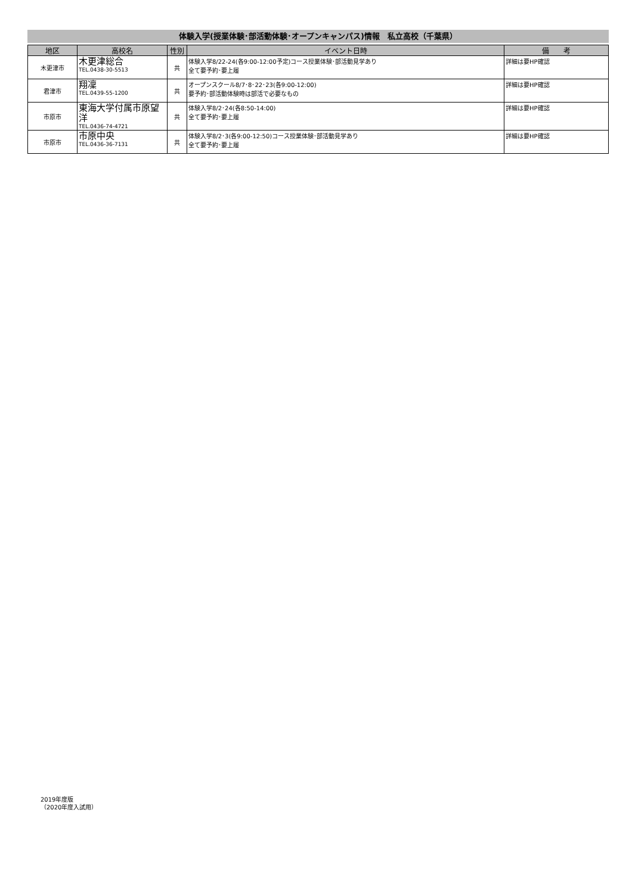体験入学(授業体験･部活動体験･オープンキャンパス)情報　私立高校（千葉県）
| 地区 | 高校名 | 性別 | イベント日時 | 備 考 |
| --- | --- | --- | --- | --- |
| 木更津市 | 木更津総合 TEL.0438-30-5513 | 共 | 体験入学8/22-24(各9:00-12:00予定)コース授業体験･部活動見学あり 全て要予約･要上履 | 詳細は要HP確認 |
| 君津市 | 翔凜 TEL.0439-55-1200 | 共 | オープンスクール8/7･8･22･23(各9:00-12:00) 要予約･部活動体験時は部活で必要なもの | 詳細は要HP確認 |
| 市原市 | 東海大学付属市原望洋 TEL.0436-74-4721 | 共 | 体験入学8/2･24(各8:50-14:00) 全て要予約･要上履 | 詳細は要HP確認 |
| 市原市 | 市原中央 TEL.0436-36-7131 | 共 | 体験入学8/2･3(各9:00-12:50)コース授業体験･部活動見学あり 全て要予約･要上履 | 詳細は要HP確認 |
2019年度版
（2020年度入試用）